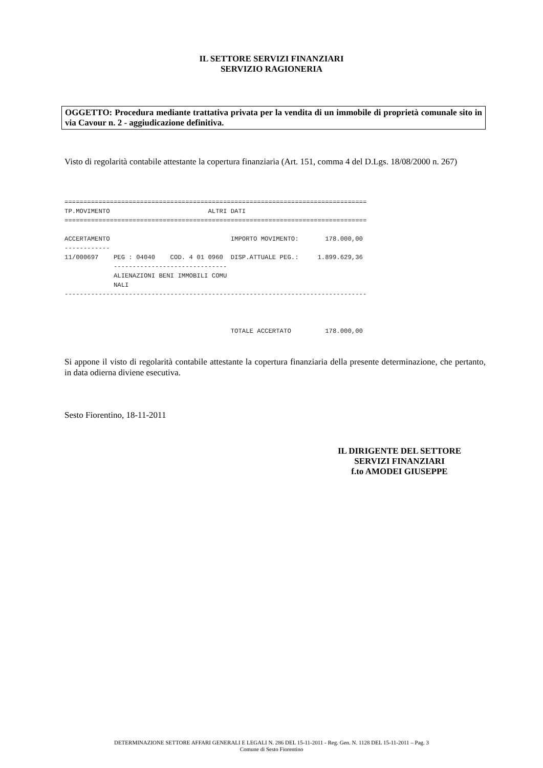IL SETTORE SERVIZI FINANZIARI
SERVIZIO RAGIONERIA
OGGETTO: Procedura mediante trattativa privata per la vendita di un immobile di proprietà comunale sito in via Cavour n. 2 - aggiudicazione definitiva.
Visto di regolarità contabile attestante la copertura finanziaria (Art. 151, comma 4 del D.Lgs. 18/08/2000 n. 267)
================================================================================
TP.MOVIMENTO                          ALTRI DATI
================================================================================

ACCERTAMENTO                                IMPORTO MOVIMENTO:       178.000,00
------------
11/000697    PEG : 04040    COD. 4 01 0960  DISP.ATTUALE PEG.:     1.899.629,36
             ------------------------------
             ALIENAZIONI BENI IMMOBILI COMU
             NALI
--------------------------------------------------------------------------------



                                            TOTALE ACCERTATO         178.000,00
Si appone il visto di regolarità contabile attestante la copertura finanziaria della presente determinazione, che pertanto, in data odierna diviene esecutiva.
Sesto Fiorentino, 18-11-2011
IL DIRIGENTE DEL SETTORE
SERVIZI FINANZIARI
f.to AMODEI GIUSEPPE
DETERMINAZIONE SETTORE AFFARI GENERALI E LEGALI N. 286 DEL 15-11-2011 - Reg. Gen. N. 1128 DEL 15-11-2011 – Pag. 3
Comune di Sesto Fiorentino